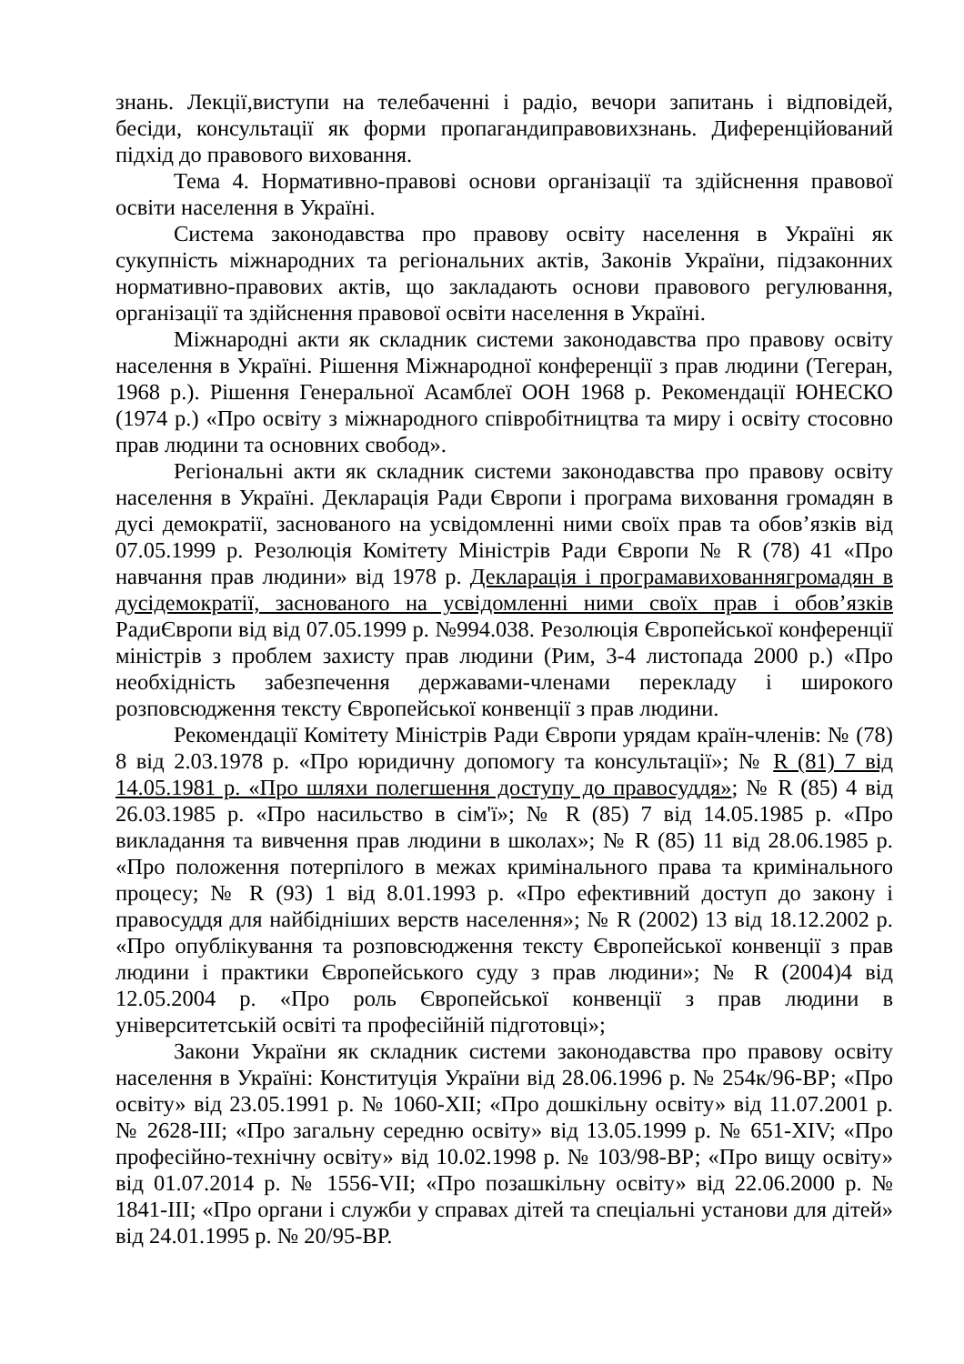знань. Лекції,виступи на телебаченні і радіо, вечори запитань і відповідей, бесіди, консультації як форми пропагандиправовихзнань. Диференційований підхід до правового виховання.
Тема 4. Нормативно-правові основи організації та здійснення правової освіти населення в Україні.
Система законодавства про правову освіту населення в Україні як сукупність міжнародних та регіональних актів, Законів України, підзаконних нормативно-правових актів, що закладають основи правового регулювання, організації та здійснення правової освіти населення в Україні.
Міжнародні акти як складник системи законодавства про правову освіту населення в Україні. Рішення Міжнародної конференції з прав людини (Тегеран, 1968 р.). Рішення Генеральної Асамблеї ООН 1968 р. Рекомендації ЮНЕСКО (1974 р.) «Про освіту з міжнародного співробітництва та миру і освіту стосовно прав людини та основних свобод».
Регіональні акти як складник системи законодавства про правову освіту населення в Україні. Декларація Ради Європи і програма виховання громадян в дусі демократії, заснованого на усвідомленні ними своїх прав та обов’язків від 07.05.1999 р. Резолюція Комітету Міністрів Ради Європи № R (78) 41 «Про навчання прав людини» від 1978 р. Декларація і програмавихованнягромадян в дусідемократії, заснованого на усвідомленні ними своїх прав і обов’язків РадиЄвропи від від 07.05.1999 р. №994.038. Резолюція Європейської конференції міністрів з проблем захисту прав людини (Рим, 3-4 листопада 2000 р.) «Про необхідність забезпечення державами-членами перекладу і широкого розповсюдження тексту Європейської конвенції з прав людини.
Рекомендації Комітету Міністрів Ради Європи урядам країн-членів: № (78) 8 від 2.03.1978 р. «Про юридичну допомогу та консультації»; № R (81) 7 від 14.05.1981 р. «Про шляхи полегшення доступу до правосуддя»; № R (85) 4 від 26.03.1985 р. «Про насильство в сім'ї»; № R (85) 7 від 14.05.1985 р. «Про викладання та вивчення прав людини в школах»; № R (85) 11 від 28.06.1985 р. «Про положення потерпілого в межах кримінального права та кримінального процесу; № R (93) 1 від 8.01.1993 р. «Про ефективний доступ до закону і правосуддя для найбідніших верств населення»; № R (2002) 13 від 18.12.2002 р. «Про опублікування та розповсюдження тексту Європейської конвенції з прав людини і практики Європейського суду з прав людини»; № R (2004)4 від 12.05.2004 р. «Про роль Європейської конвенції з прав людини в університетській освіті та професійній підготовці»;
Закони України як складник системи законодавства про правову освіту населення в Україні: Конституція України від 28.06.1996 р. № 254к/96-ВР; «Про освіту» від 23.05.1991 р. № 1060-XII; «Про дошкільну освіту» від 11.07.2001 р. № 2628-III; «Про загальну середню освіту» від 13.05.1999 р. № 651-XIV; «Про професійно-технічну освіту» від 10.02.1998 р. № 103/98-ВР; «Про вищу освіту» від 01.07.2014 р. № 1556-VII; «Про позашкільну освіту» від 22.06.2000 р. № 1841-III; «Про органи і служби у справах дітей та спеціальні установи для дітей» від 24.01.1995 р. № 20/95-ВР.